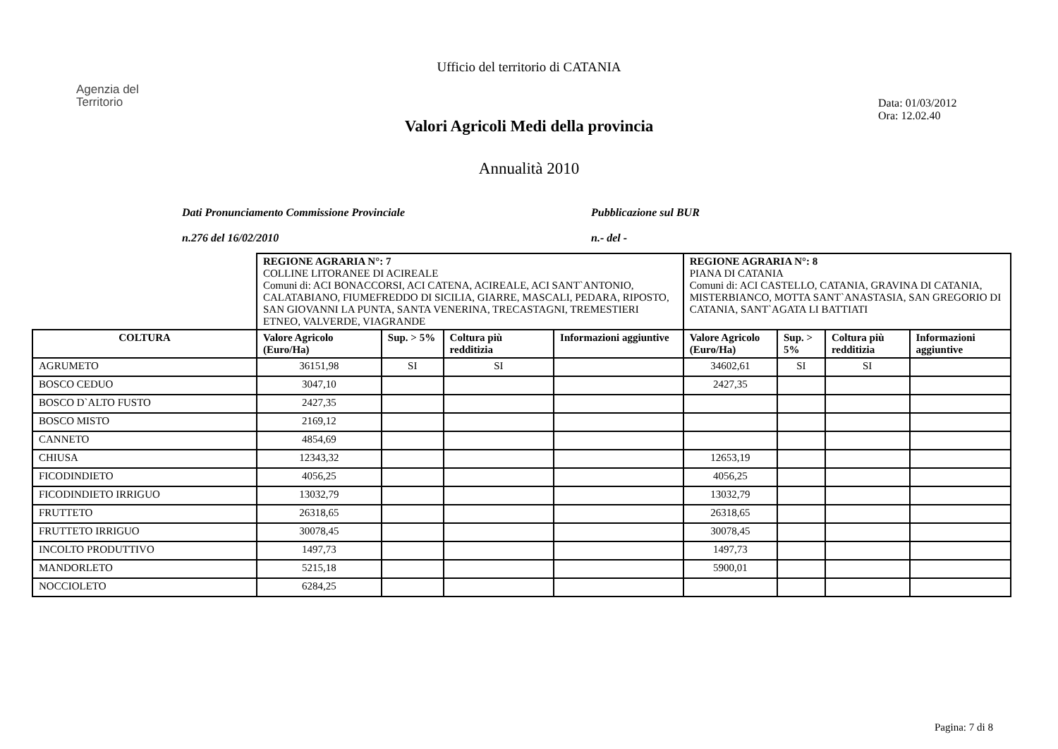Ufficio del territorio di CATANIA
Agenzia del
Territorio
Data: 01/03/2012
Ora: 12.02.40
Valori Agricoli Medi della provincia
Annualità 2010
Dati Pronunciamento Commissione Provinciale
n.276 del 16/02/2010
Pubblicazione sul BUR
n.- del -
| | REGIONE AGRARIA N°: 7 COLLINE LITORANEE DI ACIREALE Comuni di: ACI BONACCORSI, ACI CATENA, ACIREALE, ACI SANT`ANTONIO, CALATABIANO, FIUMEFREDDO DI SICILIA, GIARRE, MASCALI, PEDARA, RIPOSTO, SAN GIOVANNI LA PUNTA, SANTA VENERINA, TRECASTAGNI, TREMESTIERI ETNEO, VALVERDE, VIAGRANDE | | | | REGIONE AGRARIA N°: 8 PIANA DI CATANIA Comuni di: ACI CASTELLO, CATANIA, GRAVINA DI CATANIA, MISTERBIANCO, MOTTA SANT`ANASTASIA, SAN GREGORIO DI CATANIA, SANT`AGATA LI BATTIATI | | | |
| COLTURA | Valore Agricolo (Euro/Ha) | Sup. > 5% | Coltura più redditizia | Informazioni aggiuntive | Valore Agricolo (Euro/Ha) | Sup. > 5% | Coltura più redditizia | Informazioni aggiuntive |
| AGRUMETO | 36151,98 | SI | SI | | 34602,61 | SI | SI | |
| BOSCO CEDUO | 3047,10 | | | | 2427,35 | | | |
| BOSCO D`ALTO FUSTO | 2427,35 | | | | | | | |
| BOSCO MISTO | 2169,12 | | | | | | | |
| CANNETO | 4854,69 | | | | | | | |
| CHIUSA | 12343,32 | | | | 12653,19 | | | |
| FICODINDIETO | 4056,25 | | | | 4056,25 | | | |
| FICODINDIETO IRRIGUO | 13032,79 | | | | 13032,79 | | | |
| FRUTTETO | 26318,65 | | | | 26318,65 | | | |
| FRUTTETO IRRIGUO | 30078,45 | | | | 30078,45 | | | |
| INCOLTO PRODUTTIVO | 1497,73 | | | | 1497,73 | | | |
| MANDORLETO | 5215,18 | | | | 5900,01 | | | |
| NOCCIOLETO | 6284,25 | | | | | | | |
Pagina: 7 di 8